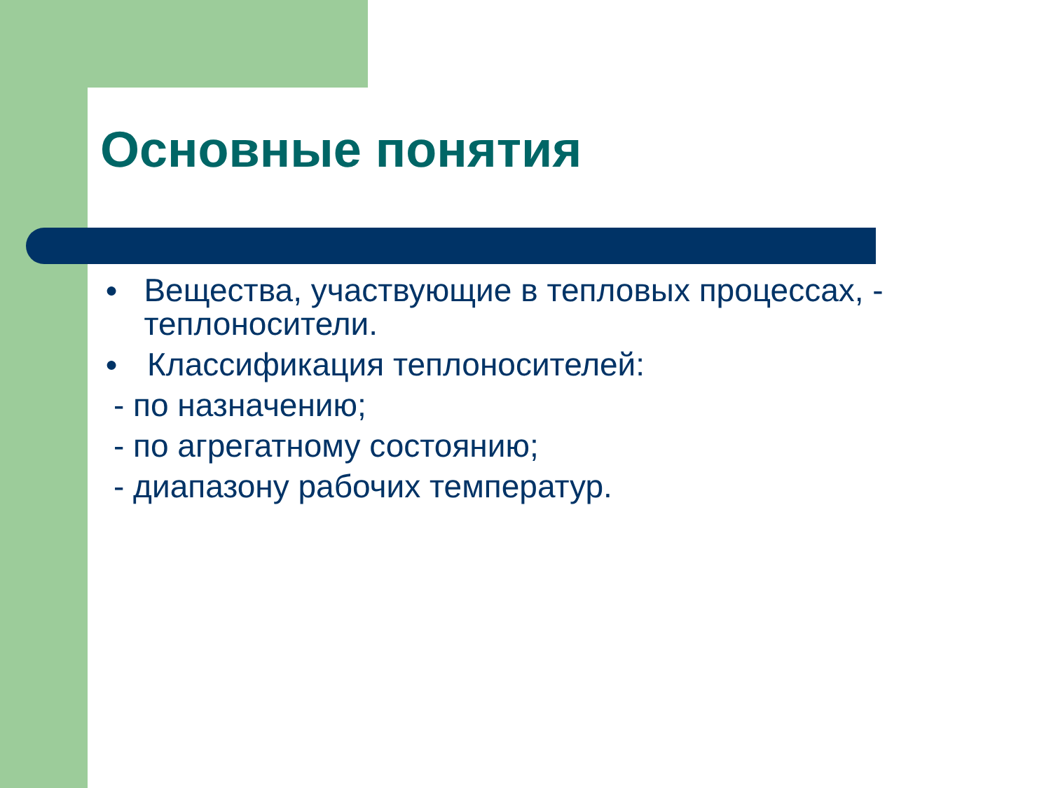Основные понятия
● Вещества, участвующие в тепловых процессах, - теплоносители.
● Классификация теплоносителей:
- по назначению;
- по агрегатному состоянию;
- диапазону рабочих температур.